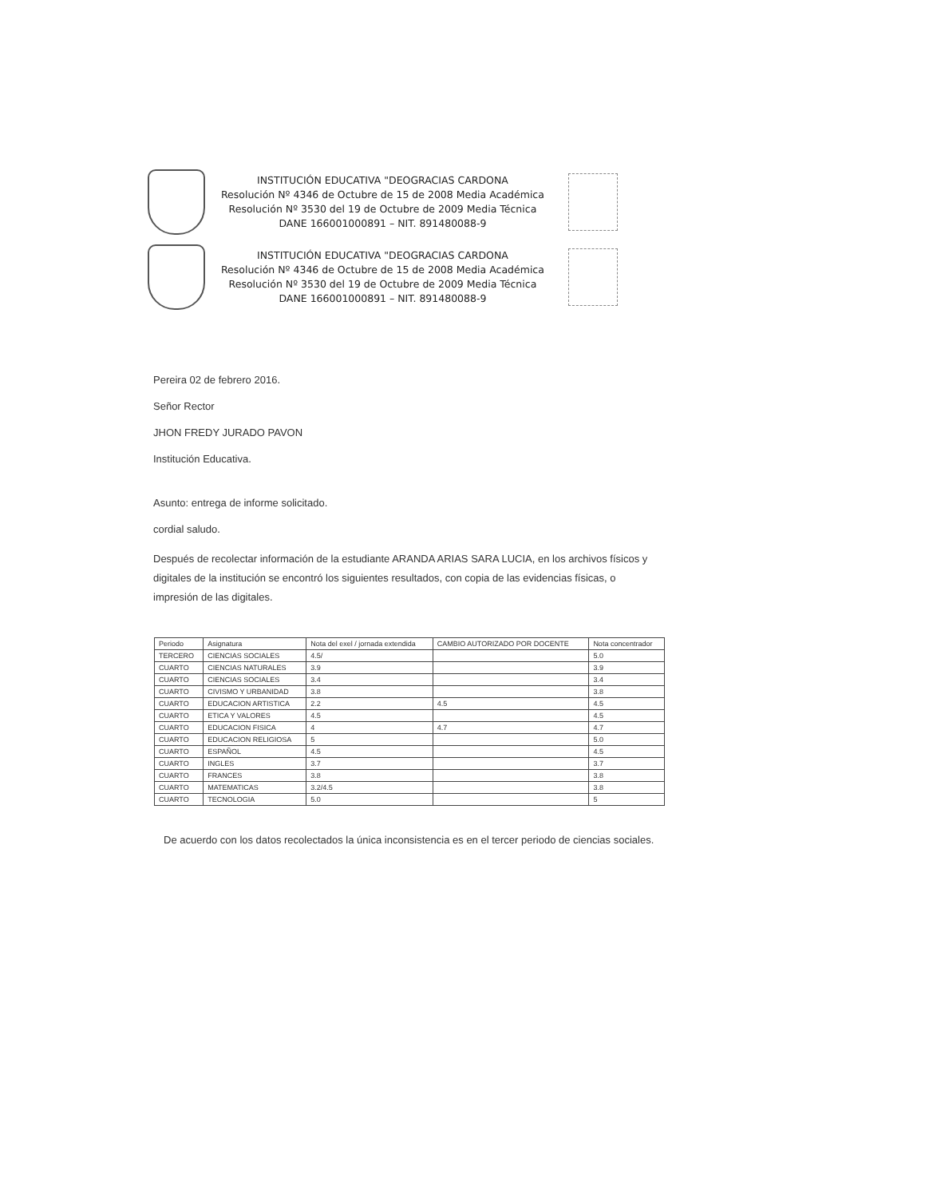INSTITUCIÓN EDUCATIVA "DEOGRACIAS CARDONA
Resolución Nº 4346 de Octubre de 15 de 2008 Media Académica
Resolución Nº 3530 del 19 de Octubre de 2009 Media Técnica
DANE 166001000891 – NIT. 891480088-9
INSTITUCIÓN EDUCATIVA "DEOGRACIAS CARDONA
Resolución Nº 4346 de Octubre de 15 de 2008 Media Académica
Resolución Nº 3530 del 19 de Octubre de 2009 Media Técnica
DANE 166001000891 – NIT. 891480088-9
Pereira 02 de febrero 2016.
Señor Rector
JHON FREDY JURADO PAVON
Institución Educativa.
Asunto: entrega de informe solicitado.
cordial saludo.
Después de recolectar información de la estudiante ARANDA ARIAS SARA LUCIA, en los archivos físicos y digitales de la institución se encontró los siguientes resultados, con copia de las evidencias físicas, o impresión de las digitales.
| Periodo | Asignatura | Nota del exel / jornada extendida | CAMBIO AUTORIZADO POR DOCENTE | Nota concentrador |
| --- | --- | --- | --- | --- |
| TERCERO | CIENCIAS SOCIALES | 4.5/ | | 5.0 |
| CUARTO | CIENCIAS NATURALES | 3.9 | | 3.9 |
| CUARTO | CIENCIAS SOCIALES | 3.4 | | 3.4 |
| CUARTO | CIVISMO Y URBANIDAD | 3.8 | | 3.8 |
| CUARTO | EDUCACION ARTISTICA | 2.2 | 4.5 | 4.5 |
| CUARTO | ETICA Y VALORES | 4.5 | | 4.5 |
| CUARTO | EDUCACION FISICA | 4 | 4.7 | 4.7 |
| CUARTO | EDUCACION RELIGIOSA | 5 | | 5.0 |
| CUARTO | ESPAÑOL | 4.5 | | 4.5 |
| CUARTO | INGLES | 3.7 | | 3.7 |
| CUARTO | FRANCES | 3.8 | | 3.8 |
| CUARTO | MATEMATICAS | 3.2/4.5 | | 3.8 |
| CUARTO | TECNOLOGIA | 5.0 | | 5 |
De acuerdo con los datos recolectados la única inconsistencia es en el tercer periodo de ciencias sociales.